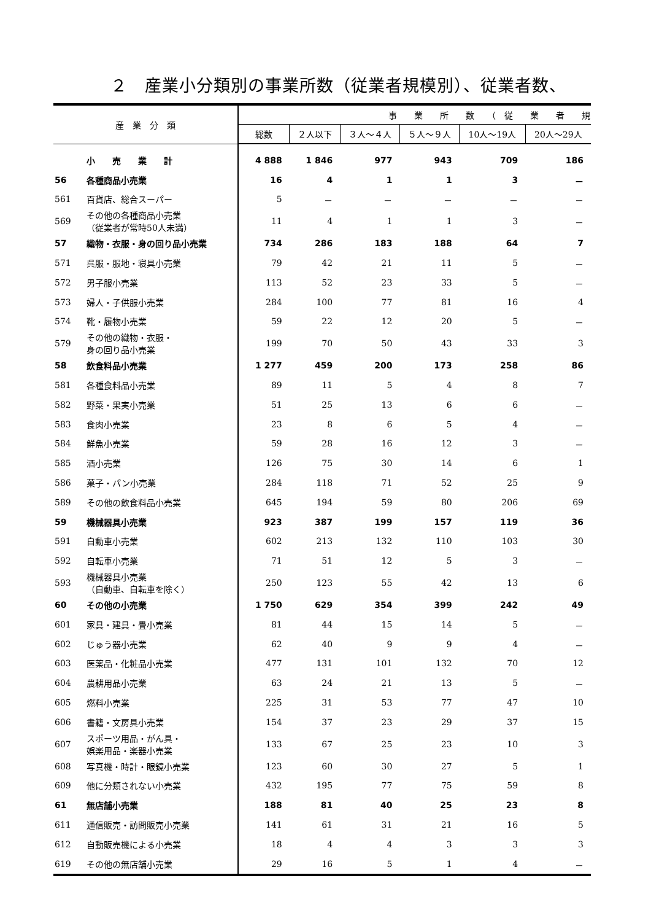２　産業小分類別の事業所数（従業者規模別）、従業者数、
| 産 業 分 類 | | 事 業 所 数 （ 従 業 者 規 | | | | | |
| --- | --- | --- | --- | --- | --- | --- | --- |
| | | 総数 | ２人以下 | ３人～４人 | ５人～９人 | 10人～19人 | 20人～29人 |
| | 小 売 業 計 | 4 888 | 1 846 | 977 | 943 | 709 | 186 |
| 56 | 各種商品小売業 | 16 | 4 | 1 | 1 | 3 | － |
| 561 | 百貨店、総合スーパー | 5 | － | － | － | － | － |
| 569 | その他の各種商品小売業 （従業者が常時50人未満） | 11 | 4 | 1 | 1 | 3 | － |
| 57 | 織物・衣服・身の回り品小売業 | 734 | 286 | 183 | 188 | 64 | 7 |
| 571 | 呉服・服地・寝具小売業 | 79 | 42 | 21 | 11 | 5 | － |
| 572 | 男子服小売業 | 113 | 52 | 23 | 33 | 5 | － |
| 573 | 婦人・子供服小売業 | 284 | 100 | 77 | 81 | 16 | 4 |
| 574 | 靴・履物小売業 | 59 | 22 | 12 | 20 | 5 | － |
| 579 | その他の織物・衣服・ 身の回り品小売業 | 199 | 70 | 50 | 43 | 33 | 3 |
| 58 | 飲食料品小売業 | 1 277 | 459 | 200 | 173 | 258 | 86 |
| 581 | 各種食料品小売業 | 89 | 11 | 5 | 4 | 8 | 7 |
| 582 | 野菜・果実小売業 | 51 | 25 | 13 | 6 | 6 | － |
| 583 | 食肉小売業 | 23 | 8 | 6 | 5 | 4 | － |
| 584 | 鮮魚小売業 | 59 | 28 | 16 | 12 | 3 | － |
| 585 | 酒小売業 | 126 | 75 | 30 | 14 | 6 | 1 |
| 586 | 菓子・パン小売業 | 284 | 118 | 71 | 52 | 25 | 9 |
| 589 | その他の飲食料品小売業 | 645 | 194 | 59 | 80 | 206 | 69 |
| 59 | 機械器具小売業 | 923 | 387 | 199 | 157 | 119 | 36 |
| 591 | 自動車小売業 | 602 | 213 | 132 | 110 | 103 | 30 |
| 592 | 自転車小売業 | 71 | 51 | 12 | 5 | 3 | － |
| 593 | 機械器具小売業 （自動車、自転車を除く） | 250 | 123 | 55 | 42 | 13 | 6 |
| 60 | その他の小売業 | 1 750 | 629 | 354 | 399 | 242 | 49 |
| 601 | 家具・建具・畳小売業 | 81 | 44 | 15 | 14 | 5 | － |
| 602 | じゅう器小売業 | 62 | 40 | 9 | 9 | 4 | － |
| 603 | 医薬品・化粧品小売業 | 477 | 131 | 101 | 132 | 70 | 12 |
| 604 | 農耕用品小売業 | 63 | 24 | 21 | 13 | 5 | － |
| 605 | 燃料小売業 | 225 | 31 | 53 | 77 | 47 | 10 |
| 606 | 書籍・文房具小売業 | 154 | 37 | 23 | 29 | 37 | 15 |
| 607 | スポーツ用品・がん具・ 娯楽用品・楽器小売業 | 133 | 67 | 25 | 23 | 10 | 3 |
| 608 | 写真機・時計・眼鏡小売業 | 123 | 60 | 30 | 27 | 5 | 1 |
| 609 | 他に分類されない小売業 | 432 | 195 | 77 | 75 | 59 | 8 |
| 61 | 無店舗小売業 | 188 | 81 | 40 | 25 | 23 | 8 |
| 611 | 通信販売・訪問販売小売業 | 141 | 61 | 31 | 21 | 16 | 5 |
| 612 | 自動販売機による小売業 | 18 | 4 | 4 | 3 | 3 | 3 |
| 619 | その他の無店舗小売業 | 29 | 16 | 5 | 1 | 4 | － |